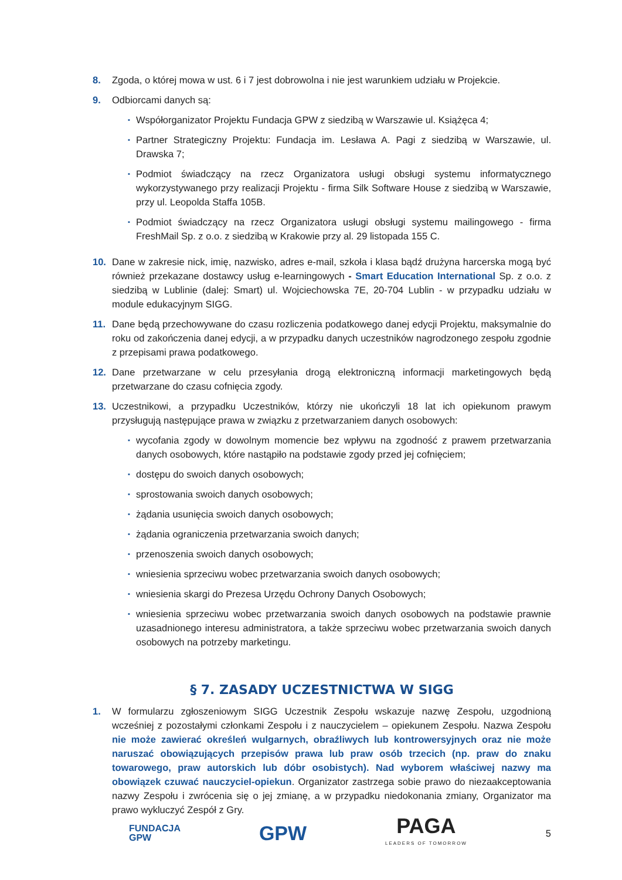8. Zgoda, o której mowa w ust. 6 i 7 jest dobrowolna i nie jest warunkiem udziału w Projekcie.
9. Odbiorcami danych są:
▪ Współorganizator Projektu Fundacja GPW z siedzibą w Warszawie ul. Książęca 4;
▪ Partner Strategiczny Projektu: Fundacja im. Lesława A. Pagi z siedzibą w Warszawie, ul. Drawska 7;
▪ Podmiot świadczący na rzecz Organizatora usługi obsługi systemu informatycznego wykorzystywanego przy realizacji Projektu - firma Silk Software House z siedzibą w Warszawie, przy ul. Leopolda Staffa 105B.
▪ Podmiot świadczący na rzecz Organizatora usługi obsługi systemu mailingowego - firma FreshMail Sp. z o.o. z siedzibą w Krakowie przy al. 29 listopada 155 C.
10. Dane w zakresie nick, imię, nazwisko, adres e-mail, szkoła i klasa bądź drużyna harcerska mogą być również przekazane dostawcy usług e-learningowych - Smart Education International Sp. z o.o. z siedzibą w Lublinie (dalej: Smart) ul. Wojciechowska 7E, 20-704 Lublin - w przypadku udziału w module edukacyjnym SIGG.
11. Dane będą przechowywane do czasu rozliczenia podatkowego danej edycji Projektu, maksymalnie do roku od zakończenia danej edycji, a w przypadku danych uczestników nagrodzonego zespołu zgodnie z przepisami prawa podatkowego.
12. Dane przetwarzane w celu przesyłania drogą elektroniczną informacji marketingowych będą przetwarzane do czasu cofnięcia zgody.
13. Uczestnikowi, a przypadku Uczestników, którzy nie ukończyli 18 lat ich opiekunom prawym przysługują następujące prawa w związku z przetwarzaniem danych osobowych:
▪ wycofania zgody w dowolnym momencie bez wpływu na zgodność z prawem przetwarzania danych osobowych, które nastąpiło na podstawie zgody przed jej cofnięciem;
▪ dostępu do swoich danych osobowych;
▪ sprostowania swoich danych osobowych;
▪ żądania usunięcia swoich danych osobowych;
▪ żądania ograniczenia przetwarzania swoich danych;
▪ przenoszenia swoich danych osobowych;
▪ wniesienia sprzeciwu wobec przetwarzania swoich danych osobowych;
▪ wniesienia skargi do Prezesa Urzędu Ochrony Danych Osobowych;
▪ wniesienia sprzeciwu wobec przetwarzania swoich danych osobowych na podstawie prawnie uzasadnionego interesu administratora, a także sprzeciwu wobec przetwarzania swoich danych osobowych na potrzeby marketingu.
§ 7. ZASADY UCZESTNICTWA W SIGG
1. W formularzu zgłoszeniowym SIGG Uczestnik Zespołu wskazuje nazwę Zespołu, uzgodnioną wcześniej z pozostałymi członkami Zespołu i z nauczycielem – opiekunem Zespołu. Nazwa Zespołu nie może zawierać określeń wulgarnych, obraźliwych lub kontrowersyjnych oraz nie może naruszać obowiązujących przepisów prawa lub praw osób trzecich (np. praw do znaku towarowego, praw autorskich lub dóbr osobistych). Nad wyborem właściwej nazwy ma obowiązek czuwać nauczyciel-opiekun. Organizator zastrzega sobie prawo do niezaakceptowania nazwy Zespołu i zwrócenia się o jej zmianę, a w przypadku niedokonania zmiany, Organizator ma prawo wykluczyć Zespół z Gry.
FUNDACJA
GPW
GPW
PAGA
LEADERS OF TOMORROW
5